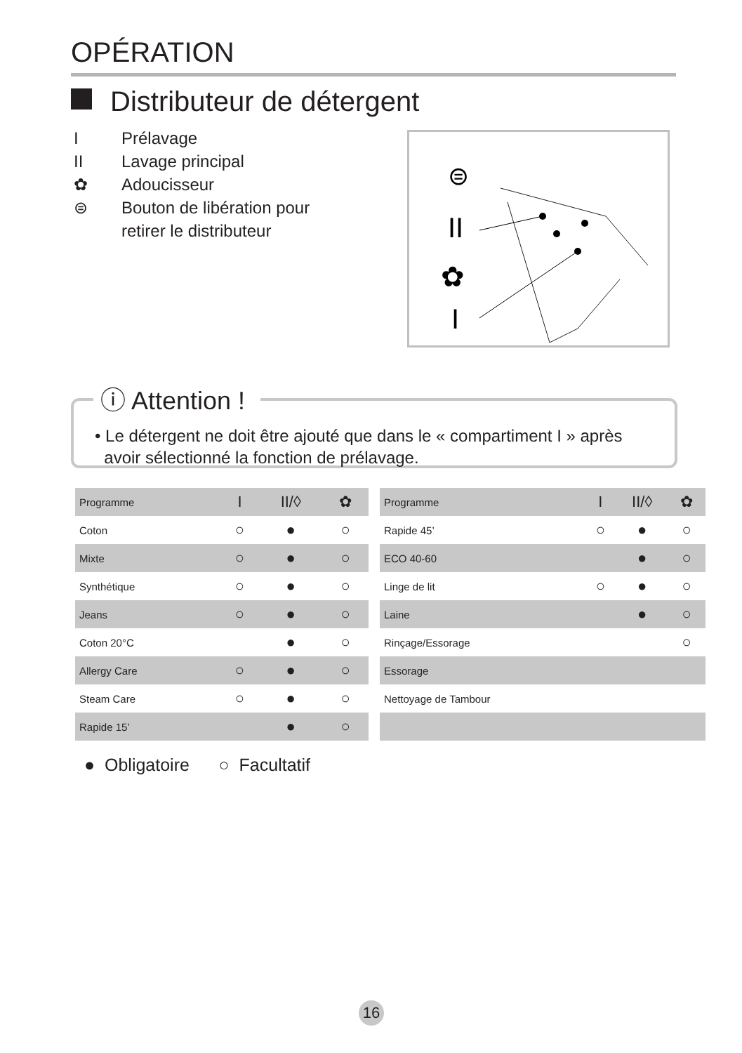OPÉRATION
Distributeur de détergent
I Prélavage
II Lavage principal
✿ Adoucisseur
⊜ Bouton de libération pour
retirer le distributeur
II
I
✿
⊜
ⓘ Attention !
• Le détergent ne doit être ajouté que dans le « compartiment I » après
avoir sélectionné la fonction de prélavage.
| Programme | I | II/◊ | ✿ |
| Coton | ○ | ● | ○ |
| Mixte | ○ | ● | ○ |
| Synthétique | ○ | ● | ○ |
| Jeans | ○ | ● | ○ |
| Coton 20°C | | ● | ○ |
| Allergy Care | ○ | ● | ○ |
| Steam Care | ○ | ● | ○ |
| Rapide 15’ | | ● | ○ |
| Programme | I | II/◊ | ✿ |
| Rapide 45’ | ○ | ● | ○ |
| ECO 40-60 | | ● | ○ |
| Linge de lit | ○ | ● | ○ |
| Laine | | ● | ○ |
| Rinçage/Essorage | | | ○ |
| Essorage | | | |
| Nettoyage de Tambour | | | |
● Obligatoire ○ Facultatif
16